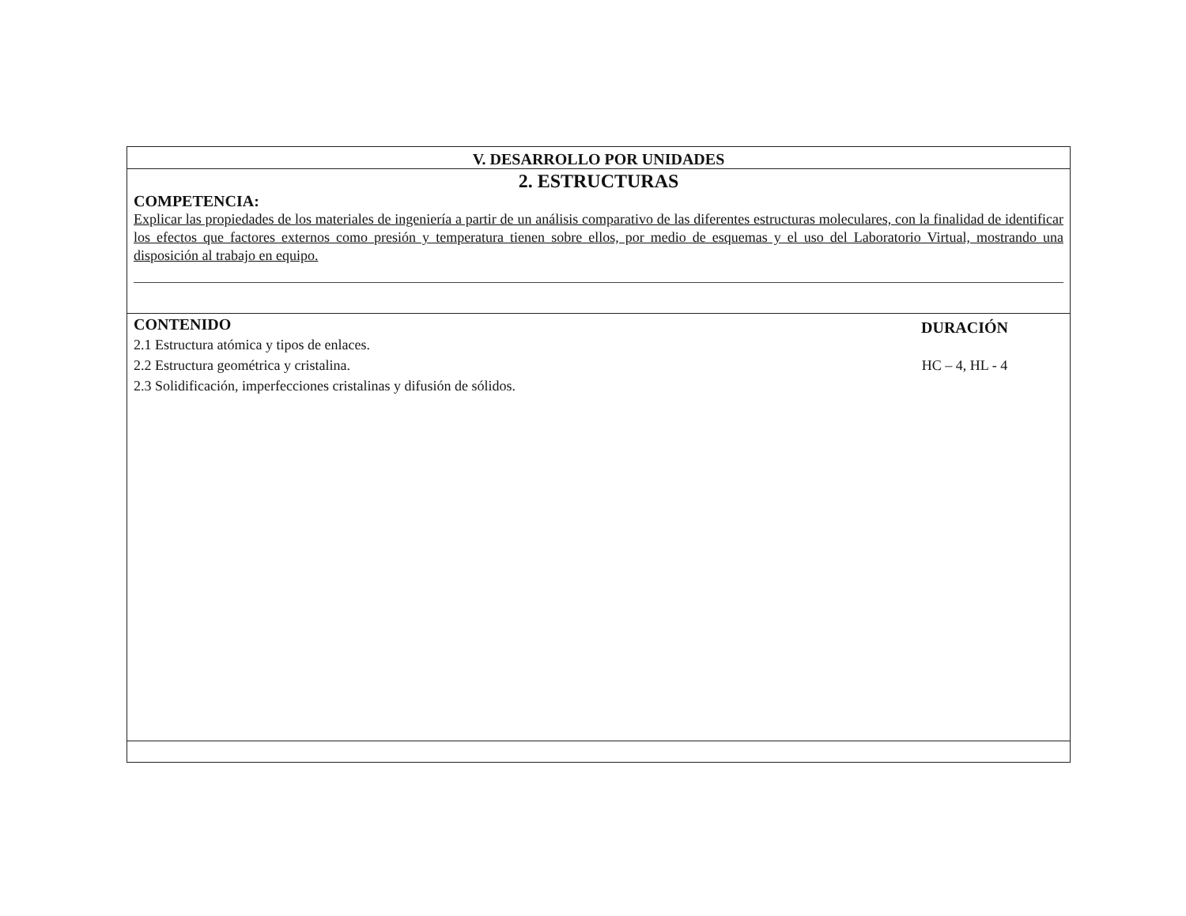V. DESARROLLO POR UNIDADES
2. ESTRUCTURAS
COMPETENCIA:
Explicar las propiedades de los materiales de ingeniería a partir de un análisis comparativo de las diferentes estructuras moleculares, con la finalidad de identificar los efectos que factores externos como presión y temperatura tienen sobre ellos, por medio de esquemas y el uso del Laboratorio Virtual, mostrando una disposición al trabajo en equipo.
CONTENIDO
2.1 Estructura atómica y tipos de enlaces.
2.2 Estructura geométrica y cristalina.
2.3 Solidificación, imperfecciones cristalinas y difusión de sólidos.
DURACIÓN
HC – 4, HL - 4